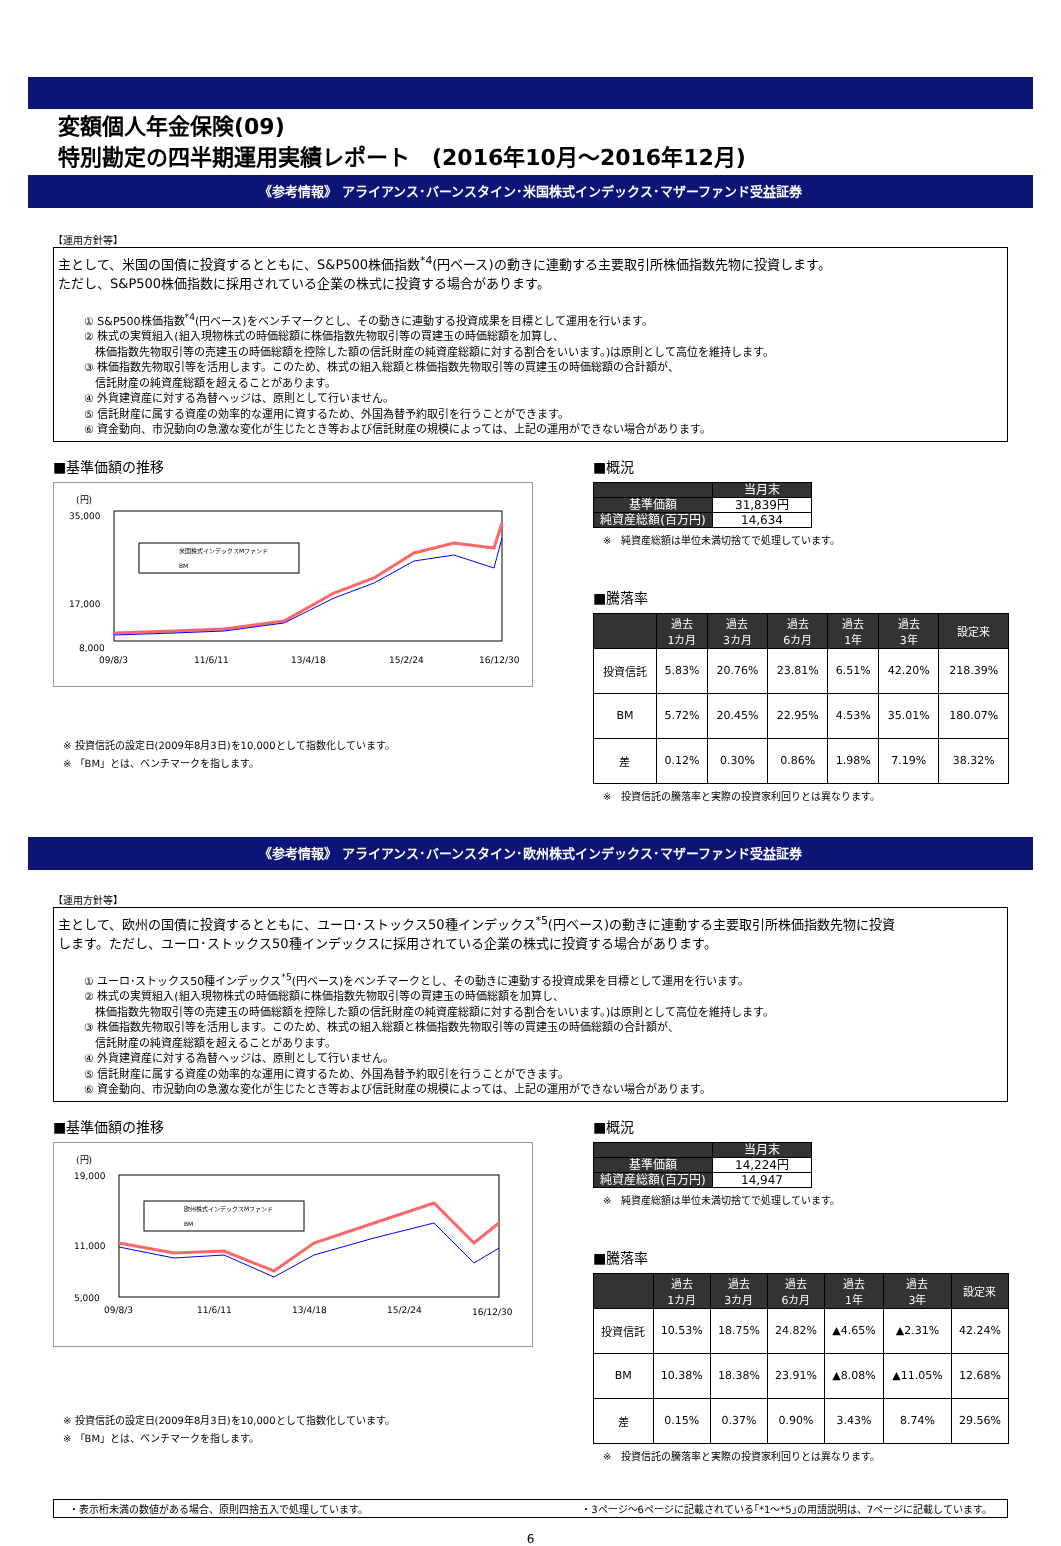変額個人年金保険(09)
特別勘定の四半期運用実績レポート　(2016年10月～2016年12月)
《参考情報》 アライアンス･バーンスタイン･米国株式インデックス･マザーファンド受益証券
【運用方針等】
主として、米国の国債に投資するとともに、S&P500株価指数<sup>*4</sup>(円ベース)の動きに連動する主要取引所株価指数先物に投資します。
ただし、S&P500株価指数に採用されている企業の株式に投資する場合があります。
① S&P500株価指数<sup>*4</sup>(円ベース)をベンチマークとし、その動きに連動する投資成果を目標として運用を行います。
② 株式の実質組入(組入現物株式の時価総額に株価指数先物取引等の買建玉の時価総額を加算し、
　株価指数先物取引等の売建玉の時価総額を控除した額の信託財産の純資産総額に対する割合をいいます。)は原則として高位を維持します。
③ 株価指数先物取引等を活用します。このため、株式の組入総額と株価指数先物取引等の買建玉の時価総額の合計額が、
　信託財産の純資産総額を超えることがあります。
④ 外貨建資産に対する為替ヘッジは、原則として行いません。
⑤ 信託財産に属する資産の効率的な運用に資するため、外国為替予約取引を行うことができます。
⑥ 資金動向、市況動向の急激な変化が生じたとき等および信託財産の規模によっては、上記の運用ができない場合があります。
■基準価額の推移
(円)
35,000
17,000
8,000
米国株式インデックスMファンド
BM
09/8/3
11/6/11
13/4/18
15/2/24
16/12/30
※ 投資信託の設定日(2009年8月3日)を10,000として指数化しています。
※ 「BM」とは、ベンチマークを指します。
■概況
| | 当月末 |
| 基準価額 | 31,839円 |
| 純資産総額(百万円) | 14,634 |
※　純資産総額は単位未満切捨てで処理しています。
■騰落率
| | 過去 1カ月 | 過去 3カ月 | 過去 6カ月 | 過去 1年 | 過去 3年 | 設定来 |
| --- | --- | --- | --- | --- | --- | --- |
| 投資信託 | 5.83% | 20.76% | 23.81% | 6.51% | 42.20% | 218.39% |
| BM | 5.72% | 20.45% | 22.95% | 4.53% | 35.01% | 180.07% |
| 差 | 0.12% | 0.30% | 0.86% | 1.98% | 7.19% | 38.32% |
※　投資信託の騰落率と実際の投資家利回りとは異なります。
《参考情報》 アライアンス･バーンスタイン･欧州株式インデックス･マザーファンド受益証券
【運用方針等】
主として、欧州の国債に投資するとともに、ユーロ･ストックス50種インデックス<sup>*5</sup>(円ベース)の動きに連動する主要取引所株価指数先物に投資
します。ただし、ユーロ･ストックス50種インデックスに採用されている企業の株式に投資する場合があります。
① ユーロ･ストックス50種インデックス<sup>*5</sup>(円ベース)をベンチマークとし、その動きに連動する投資成果を目標として運用を行います。
② 株式の実質組入(組入現物株式の時価総額に株価指数先物取引等の買建玉の時価総額を加算し、
　株価指数先物取引等の売建玉の時価総額を控除した額の信託財産の純資産総額に対する割合をいいます。)は原則として高位を維持します。
③ 株価指数先物取引等を活用します。このため、株式の組入総額と株価指数先物取引等の買建玉の時価総額の合計額が、
　信託財産の純資産総額を超えることがあります。
④ 外貨建資産に対する為替ヘッジは、原則として行いません。
⑤ 信託財産に属する資産の効率的な運用に資するため、外国為替予約取引を行うことができます。
⑥ 資金動向、市況動向の急激な変化が生じたとき等および信託財産の規模によっては、上記の運用ができない場合があります。
■基準価額の推移
(円)
19,000
11,000
5,000
欧州株式インデックスMファンド
BM
09/8/3
11/6/11
13/4/18
15/2/24
16/12/30
※ 投資信託の設定日(2009年8月3日)を10,000として指数化しています。
※ 「BM」とは、ベンチマークを指します。
■概況
| | 当月末 |
| 基準価額 | 14,224円 |
| 純資産総額(百万円) | 14,947 |
※　純資産総額は単位未満切捨てで処理しています。
■騰落率
| | 過去 1カ月 | 過去 3カ月 | 過去 6カ月 | 過去 1年 | 過去 3年 | 設定来 |
| --- | --- | --- | --- | --- | --- | --- |
| 投資信託 | 10.53% | 18.75% | 24.82% | ▲4.65% | ▲2.31% | 42.24% |
| BM | 10.38% | 18.38% | 23.91% | ▲8.08% | ▲11.05% | 12.68% |
| 差 | 0.15% | 0.37% | 0.90% | 3.43% | 8.74% | 29.56% |
※　投資信託の騰落率と実際の投資家利回りとは異なります。
・表示桁未満の数値がある場合、原則四捨五入で処理しています。 ・3ページ～6ページに記載されている｢*1～*5｣の用語説明は、7ページに記載しています。
6